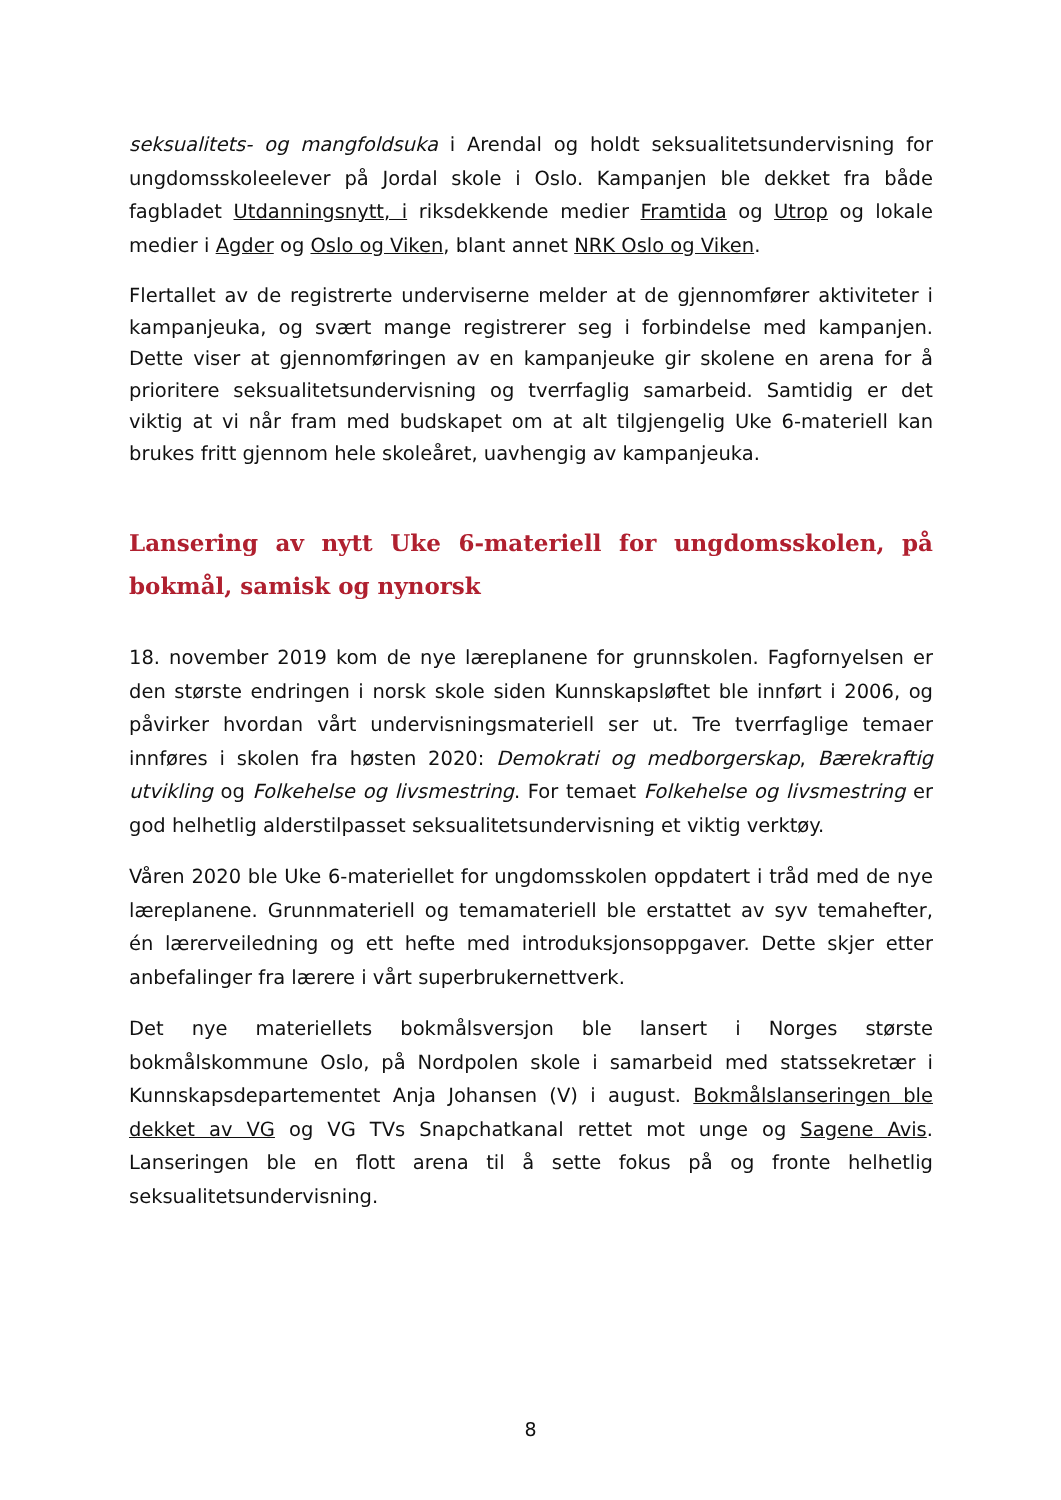seksualitets- og mangfoldsuka i Arendal og holdt seksualitetsundervisning for ungdomsskoleelever på Jordal skole i Oslo. Kampanjen ble dekket fra både fagbladet Utdanningsnytt, i riksdekkende medier Framtida og Utrop og lokale medier i Agder og Oslo og Viken, blant annet NRK Oslo og Viken.
Flertallet av de registrerte underviserne melder at de gjennomfører aktiviteter i kampanjeuka, og svært mange registrerer seg i forbindelse med kampanjen. Dette viser at gjennomføringen av en kampanjeuke gir skolene en arena for å prioritere seksualitetsundervisning og tverrfaglig samarbeid. Samtidig er det viktig at vi når fram med budskapet om at alt tilgjengelig Uke 6-materiell kan brukes fritt gjennom hele skoleåret, uavhengig av kampanjeuka.
Lansering av nytt Uke 6-materiell for ungdomsskolen, på bokmål, samisk og nynorsk
18. november 2019 kom de nye læreplanene for grunnskolen. Fagfornyelsen er den største endringen i norsk skole siden Kunnskapsløftet ble innført i 2006, og påvirker hvordan vårt undervisningsmateriell ser ut. Tre tverrfaglige temaer innføres i skolen fra høsten 2020: Demokrati og medborgerskap, Bærekraftig utvikling og Folkehelse og livsmestring. For temaet Folkehelse og livsmestring er god helhetlig alderstilpasset seksualitetsundervisning et viktig verktøy.
Våren 2020 ble Uke 6-materiellet for ungdomsskolen oppdatert i tråd med de nye læreplanene. Grunnmateriell og temamateriell ble erstattet av syv temahefter, én lærerveiledning og ett hefte med introduksjonsoppgaver. Dette skjer etter anbefalinger fra lærere i vårt superbrukernettverk.
Det nye materiellets bokmålsversjon ble lansert i Norges største bokmålskommune Oslo, på Nordpolen skole i samarbeid med statssekretær i Kunnskapsdepartementet Anja Johansen (V) i august. Bokmålslanseringen ble dekket av VG og VG TVs Snapchatkanal rettet mot unge og Sagene Avis. Lanseringen ble en flott arena til å sette fokus på og fronte helhetlig seksualitetsundervisning.
8